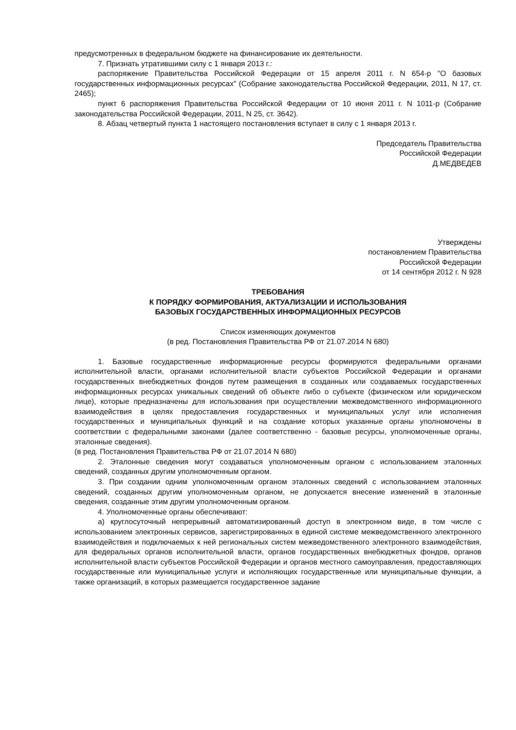предусмотренных в федеральном бюджете на финансирование их деятельности.
7. Признать утратившими силу с 1 января 2013 г.:
распоряжение Правительства Российской Федерации от 15 апреля 2011 г. N 654-р "О базовых государственных информационных ресурсах" (Собрание законодательства Российской Федерации, 2011, N 17, ст. 2465);
пункт 6 распоряжения Правительства Российской Федерации от 10 июня 2011 г. N 1011-р (Собрание законодательства Российской Федерации, 2011, N 25, ст. 3642).
8. Абзац четвертый пункта 1 настоящего постановления вступает в силу с 1 января 2013 г.
Председатель Правительства
Российской Федерации
Д.МЕДВЕДЕВ
Утверждены
постановлением Правительства
Российской Федерации
от 14 сентября 2012 г. N 928
ТРЕБОВАНИЯ
К ПОРЯДКУ ФОРМИРОВАНИЯ, АКТУАЛИЗАЦИИ И ИСПОЛЬЗОВАНИЯ
БАЗОВЫХ ГОСУДАРСТВЕННЫХ ИНФОРМАЦИОННЫХ РЕСУРСОВ
Список изменяющих документов
(в ред. Постановления Правительства РФ от 21.07.2014 N 680)
1. Базовые государственные информационные ресурсы формируются федеральными органами исполнительной власти, органами исполнительной власти субъектов Российской Федерации и органами государственных внебюджетных фондов путем размещения в созданных или создаваемых государственных информационных ресурсах уникальных сведений об объекте либо о субъекте (физическом или юридическом лице), которые предназначены для использования при осуществлении межведомственного информационного взаимодействия в целях предоставления государственных и муниципальных услуг или исполнения государственных и муниципальных функций и на создание которых указанные органы уполномочены в соответствии с федеральными законами (далее соответственно - базовые ресурсы, уполномоченные органы, эталонные сведения).
(в ред. Постановления Правительства РФ от 21.07.2014 N 680)
2. Эталонные сведения могут создаваться уполномоченным органом с использованием эталонных сведений, созданных другим уполномоченным органом.
3. При создании одним уполномоченным органом эталонных сведений с использованием эталонных сведений, созданных другим уполномоченным органом, не допускается внесение изменений в эталонные сведения, созданные этим другим уполномоченным органом.
4. Уполномоченные органы обеспечивают:
а) круглосуточный непрерывный автоматизированный доступ в электронном виде, в том числе с использованием электронных сервисов, зарегистрированных в единой системе межведомственного электронного взаимодействия и подключаемых к ней региональных систем межведомственного электронного взаимодействия, для федеральных органов исполнительной власти, органов государственных внебюджетных фондов, органов исполнительной власти субъектов Российской Федерации и органов местного самоуправления, предоставляющих государственные или муниципальные услуги и исполняющих государственные или муниципальные функции, а также организаций, в которых размещается государственное задание